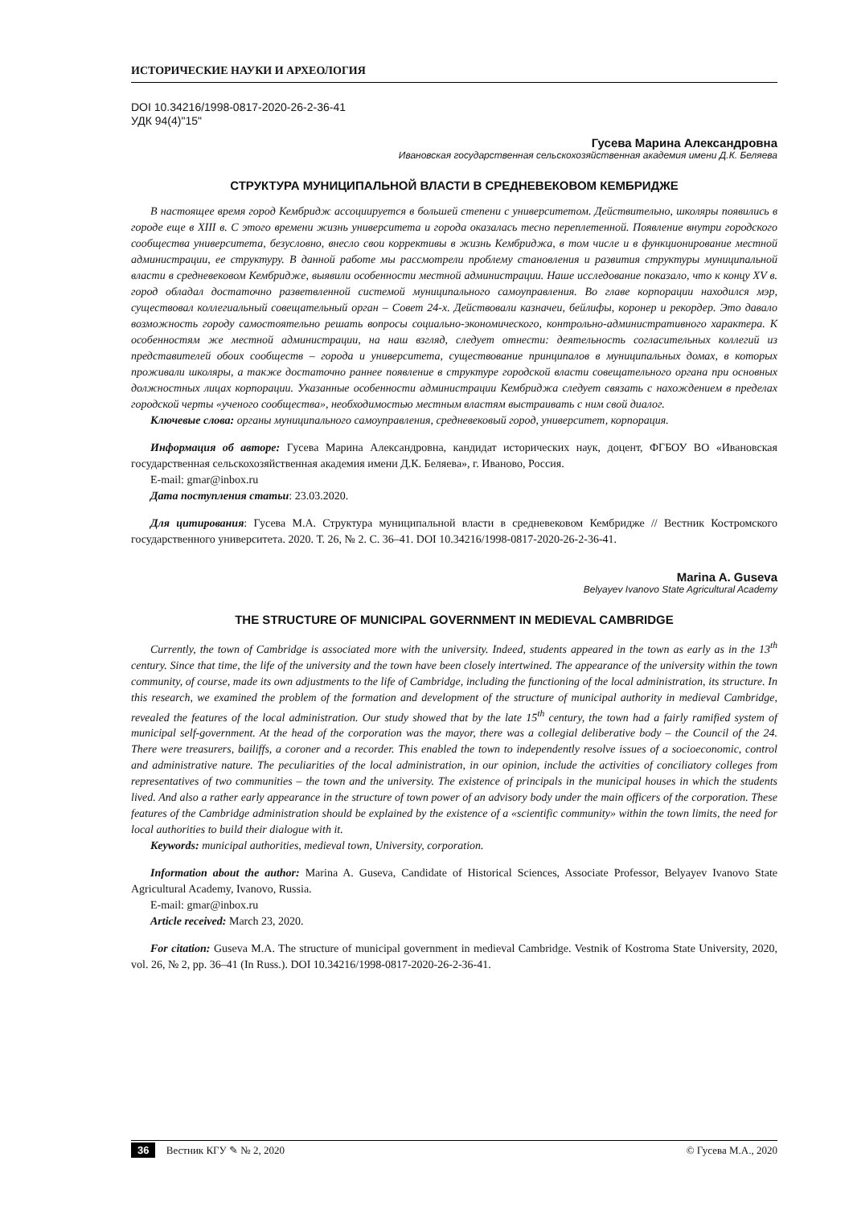ИСТОРИЧЕСКИЕ НАУКИ И АРХЕОЛОГИЯ
DOI 10.34216/1998-0817-2020-26-2-36-41
УДК 94(4)"15"
Гусева Марина Александровна
Ивановская государственная сельскохозяйственная академия имени Д.К. Беляева
СТРУКТУРА МУНИЦИПАЛЬНОЙ ВЛАСТИ В СРЕДНЕВЕКОВОМ КЕМБРИДЖЕ
В настоящее время город Кембридж ассоциируется в большей степени с университетом. Действительно, школяры появились в городе еще в XIII в. С этого времени жизнь университета и города оказалась тесно переплетенной. Появление внутри городского сообщества университета, безусловно, внесло свои коррективы в жизнь Кембриджа, в том числе и в функционирование местной администрации, ее структуру. В данной работе мы рассмотрели проблему становления и развития структуры муниципальной власти в средневековом Кембридже, выявили особенности местной администрации. Наше исследование показало, что к концу XV в. город обладал достаточно разветвленной системой муниципального самоуправления. Во главе корпорации находился мэр, существовал коллегиальный совещательный орган – Совет 24-х. Действовали казначеи, бейлифы, коронер и рекордер. Это давало возможность городу самостоятельно решать вопросы социально-экономического, контрольно-административного характера. К особенностям же местной администрации, на наш взгляд, следует отнести: деятельность согласительных коллегий из представителей обоих сообществ – города и университета, существование принципалов в муниципальных домах, в которых проживали школяры, а также достаточно раннее появление в структуре городской власти совещательного органа при основных должностных лицах корпорации. Указанные особенности администрации Кембриджа следует связать с нахождением в пределах городской черты «ученого сообщества», необходимостью местным властям выстраивать с ним свой диалог.
Ключевые слова: органы муниципального самоуправления, средневековый город, университет, корпорация.
Информация об авторе: Гусева Марина Александровна, кандидат исторических наук, доцент, ФГБОУ ВО «Ивановская государственная сельскохозяйственная академия имени Д.К. Беляева», г. Иваново, Россия.
E-mail: gmar@inbox.ru
Дата поступления статьи: 23.03.2020.
Для цитирования: Гусева М.А. Структура муниципальной власти в средневековом Кембридже // Вестник Костромского государственного университета. 2020. Т. 26, № 2. С. 36–41. DOI 10.34216/1998-0817-2020-26-2-36-41.
Marina A. Guseva
Belyayev Ivanovo State Agricultural Academy
THE STRUCTURE OF MUNICIPAL GOVERNMENT IN MEDIEVAL CAMBRIDGE
Currently, the town of Cambridge is associated more with the university. Indeed, students appeared in the town as early as in the 13<sup>th</sup> century. Since that time, the life of the university and the town have been closely intertwined. The appearance of the university within the town community, of course, made its own adjustments to the life of Cambridge, including the functioning of the local administration, its structure. In this research, we examined the problem of the formation and development of the structure of municipal authority in medieval Cambridge, revealed the features of the local administration. Our study showed that by the late 15<sup>th</sup> century, the town had a fairly ramified system of municipal self-government. At the head of the corporation was the mayor, there was a collegial deliberative body – the Council of the 24. There were treasurers, bailiffs, a coroner and a recorder. This enabled the town to independently resolve issues of a socioeconomic, control and administrative nature. The peculiarities of the local administration, in our opinion, include the activities of conciliatory colleges from representatives of two communities – the town and the university. The existence of principals in the municipal houses in which the students lived. And also a rather early appearance in the structure of town power of an advisory body under the main officers of the corporation. These features of the Cambridge administration should be explained by the existence of a «scientific community» within the town limits, the need for local authorities to build their dialogue with it.
Keywords: municipal authorities, medieval town, University, corporation.
Information about the author: Marina A. Guseva, Candidate of Historical Sciences, Associate Professor, Belyayev Ivanovo State Agricultural Academy, Ivanovo, Russia.
E-mail: gmar@inbox.ru
Article received: March 23, 2020.
For citation: Guseva M.A. The structure of municipal government in medieval Cambridge. Vestnik of Kostroma State University, 2020, vol. 26, № 2, pp. 36–41 (In Russ.). DOI 10.34216/1998-0817-2020-26-2-36-41.
36 Вестник КГУ ✎ № 2, 2020 © Гусева М.А., 2020